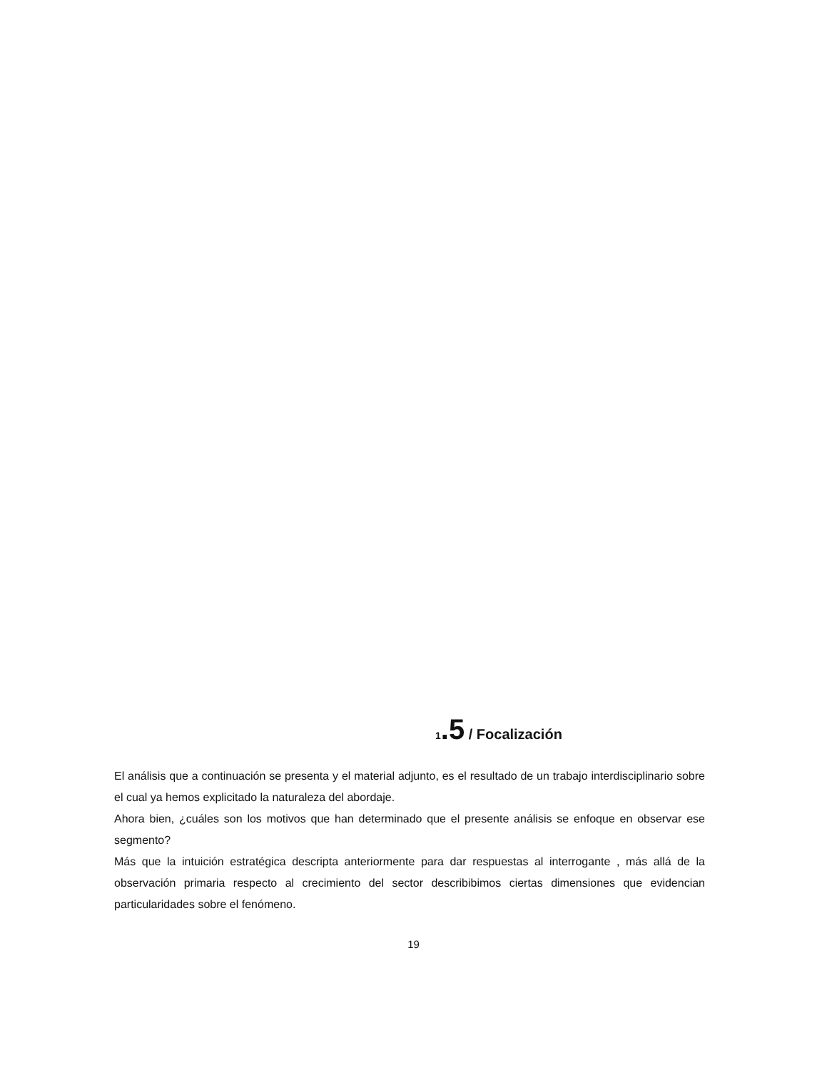1.5 / Focalización
El análisis que a continuación se presenta y el material adjunto, es el resultado de un trabajo interdisciplinario sobre el cual ya hemos explicitado la naturaleza del abordaje.
Ahora bien, ¿cuáles son los motivos que han determinado que el presente análisis se enfoque en observar ese segmento?
Más que la intuición estratégica descripta anteriormente para dar respuestas al interrogante , más allá de la observación primaria respecto al crecimiento del sector describibimos ciertas dimensiones que evidencian particularidades sobre el fenómeno.
19